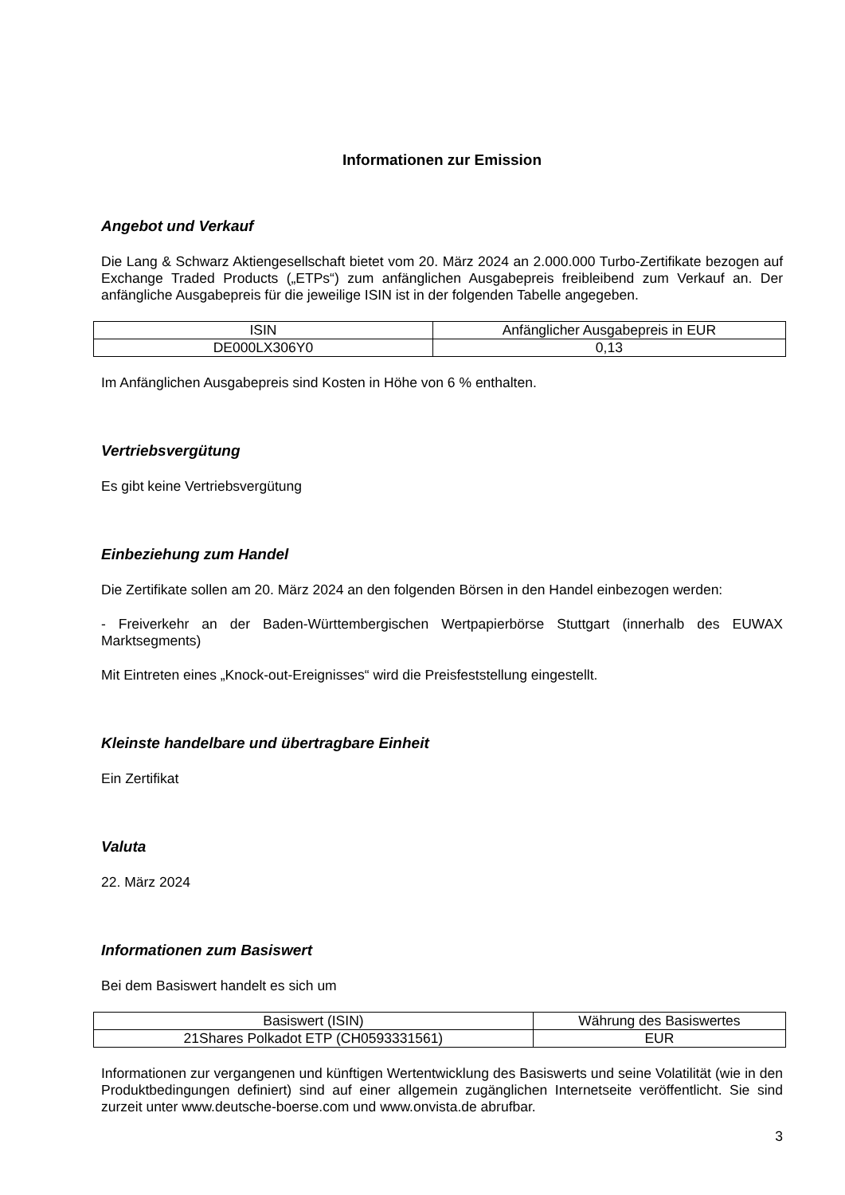Informationen zur Emission
Angebot und Verkauf
Die Lang & Schwarz Aktiengesellschaft bietet vom 20. März 2024 an 2.000.000 Turbo-Zertifikate bezogen auf Exchange Traded Products („ETPs“) zum anfänglichen Ausgabepreis freibleibend zum Verkauf an. Der anfängliche Ausgabepreis für die jeweilige ISIN ist in der folgenden Tabelle angegeben.
| ISIN | Anfänglicher Ausgabepreis in EUR |
| DE000LX306Y0 | 0,13 |
Im Anfänglichen Ausgabepreis sind Kosten in Höhe von 6 % enthalten.
Vertriebsvergütung
Es gibt keine Vertriebsvergütung
Einbeziehung zum Handel
Die Zertifikate sollen am 20. März 2024 an den folgenden Börsen in den Handel einbezogen werden:
- Freiverkehr an der Baden-Württembergischen Wertpapierbörse Stuttgart (innerhalb des EUWAX Marktsegments)
Mit Eintreten eines „Knock-out-Ereignisses“ wird die Preisfeststellung eingestellt.
Kleinste handelbare und übertragbare Einheit
Ein Zertifikat
Valuta
22. März 2024
Informationen zum Basiswert
Bei dem Basiswert handelt es sich um
| Basiswert (ISIN) | Währung des Basiswertes |
| 21Shares Polkadot ETP (CH0593331561) | EUR |
Informationen zur vergangenen und künftigen Wertentwicklung des Basiswerts und seine Volatilität (wie in den Produktbedingungen definiert) sind auf einer allgemein zugänglichen Internetseite veröffentlicht. Sie sind zurzeit unter www.deutsche-boerse.com und www.onvista.de abrufbar.
3